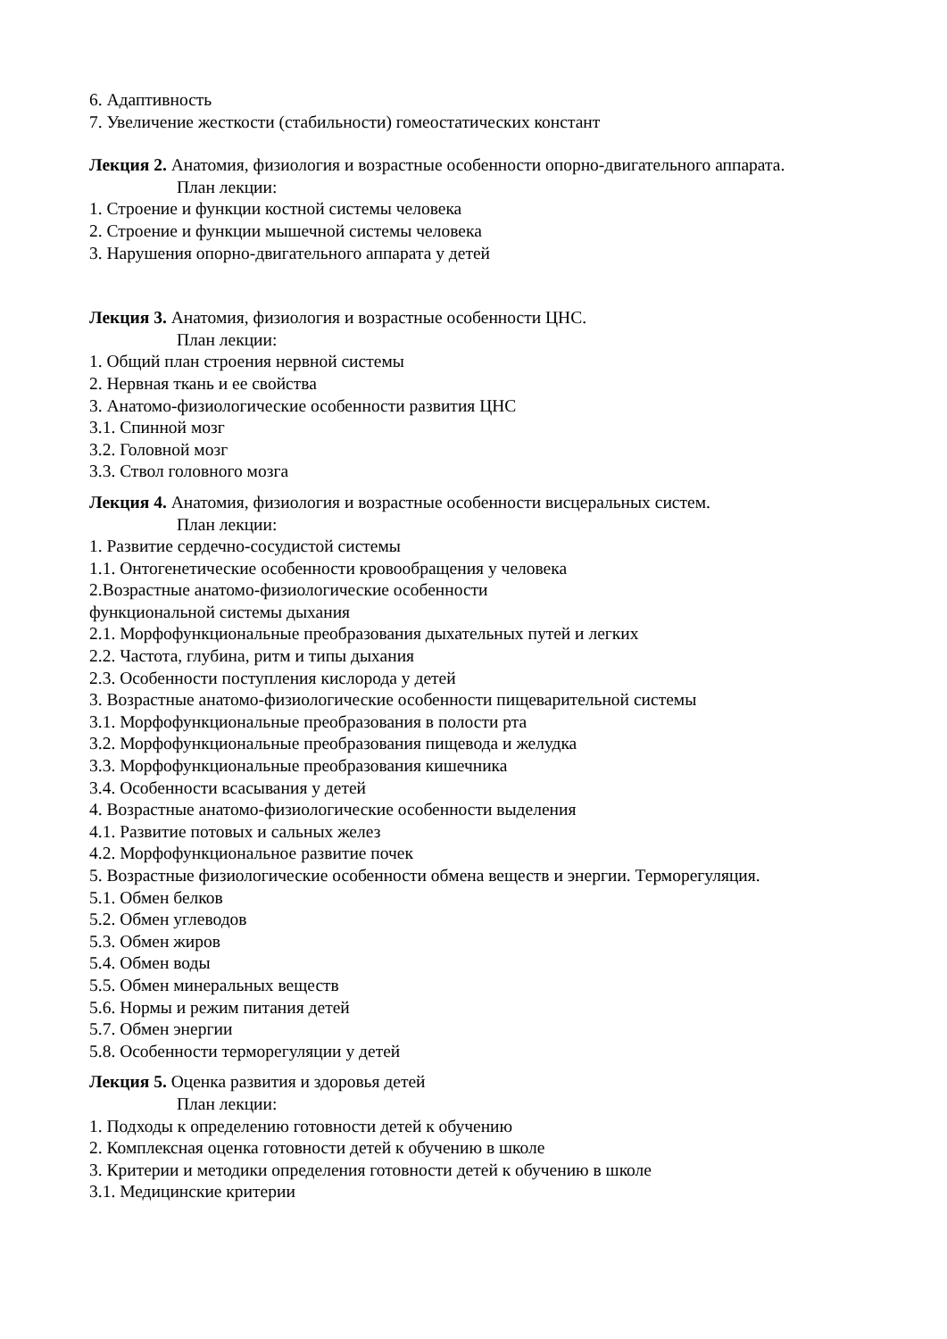6. Адаптивность
7. Увеличение жесткости (стабильности) гомеостатических констант
Лекция 2. Анатомия, физиология и возрастные особенности опорно-двигательного аппарата.
План лекции:
1. Строение и функции костной системы человека
2. Строение и функции мышечной системы человека
3. Нарушения опорно-двигательного аппарата у детей
Лекция 3. Анатомия, физиология и возрастные особенности ЦНС.
План лекции:
1. Общий план строения нервной системы
2. Нервная ткань и ее свойства
3. Анатомо-физиологические особенности развития ЦНС
3.1. Спинной мозг
3.2. Головной мозг
3.3. Ствол головного мозга
Лекция 4. Анатомия, физиология и возрастные особенности висцеральных систем.
План лекции:
1. Развитие сердечно-сосудистой системы
1.1. Онтогенетические особенности кровообращения у человека
2.Возрастные анатомо-физиологические особенности
функциональной системы дыхания
2.1. Морфофункциональные преобразования дыхательных путей и легких
2.2. Частота, глубина, ритм и типы дыхания
2.3. Особенности поступления кислорода у детей
3. Возрастные анатомо-физиологические особенности пищеварительной системы
3.1. Морфофункциональные преобразования в полости рта
3.2. Морфофункциональные преобразования пищевода и желудка
3.3. Морфофункциональные преобразования кишечника
3.4. Особенности всасывания у детей
4. Возрастные анатомо-физиологические особенности выделения
4.1. Развитие потовых и сальных желез
4.2. Морфофункциональное развитие почек
5. Возрастные физиологические особенности обмена веществ и энергии. Терморегуляция.
5.1. Обмен белков
5.2. Обмен углеводов
5.3. Обмен жиров
5.4. Обмен воды
5.5. Обмен минеральных веществ
5.6. Нормы и режим питания детей
5.7. Обмен энергии
5.8. Особенности терморегуляции у детей
Лекция 5. Оценка развития и здоровья детей
План лекции:
1. Подходы к определению готовности детей к обучению
2. Комплексная оценка готовности детей к обучению в школе
3. Критерии и методики определения готовности детей к обучению в школе
3.1. Медицинские критерии